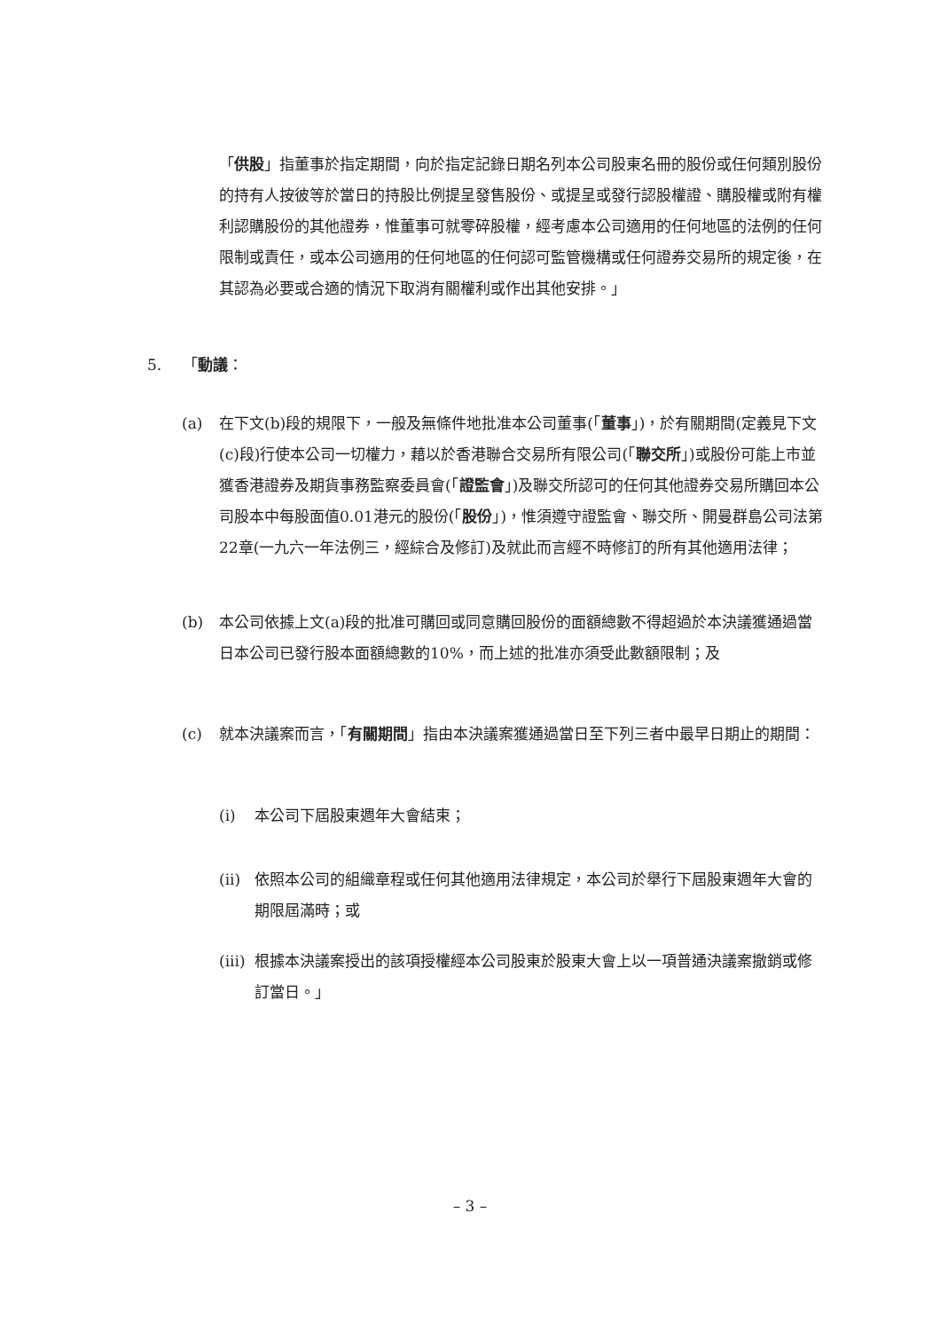「供股」指董事於指定期間，向於指定記錄日期名列本公司股東名冊的股份或任何類別股份的持有人按彼等於當日的持股比例提呈發售股份、或提呈或發行認股權證、購股權或附有權利認購股份的其他證券，惟董事可就零碎股權，經考慮本公司適用的任何地區的法例的任何限制或責任，或本公司適用的任何地區的任何認可監管機構或任何證券交易所的規定後，在其認為必要或合適的情況下取消有關權利或作出其他安排。」
5. 「動議：
(a) 在下文(b)段的規限下，一般及無條件地批准本公司董事(「董事」)，於有關期間(定義見下文(c)段)行使本公司一切權力，藉以於香港聯合交易所有限公司(「聯交所」)或股份可能上市並獲香港證券及期貨事務監察委員會(「證監會」)及聯交所認可的任何其他證券交易所購回本公司股本中每股面值0.01港元的股份(「股份」)，惟須遵守證監會、聯交所、開曼群島公司法第22章(一九六一年法例三，經綜合及修訂)及就此而言經不時修訂的所有其他適用法律；
(b) 本公司依據上文(a)段的批准可購回或同意購回股份的面額總數不得超過於本決議獲通過當日本公司已發行股本面額總數的10%，而上述的批准亦須受此數額限制；及
(c) 就本決議案而言，「有關期間」指由本決議案獲通過當日至下列三者中最早日期止的期間：
(i) 本公司下屆股東週年大會結束；
(ii)
依照本公司的組織章程或任何其他適用法律規定，本公司於舉行下屆股東週年大會的期限屆滿時；或
(iii)
根據本決議案授出的該項授權經本公司股東於股東大會上以一項普通決議案撤銷或修訂當日。」
– 3 –